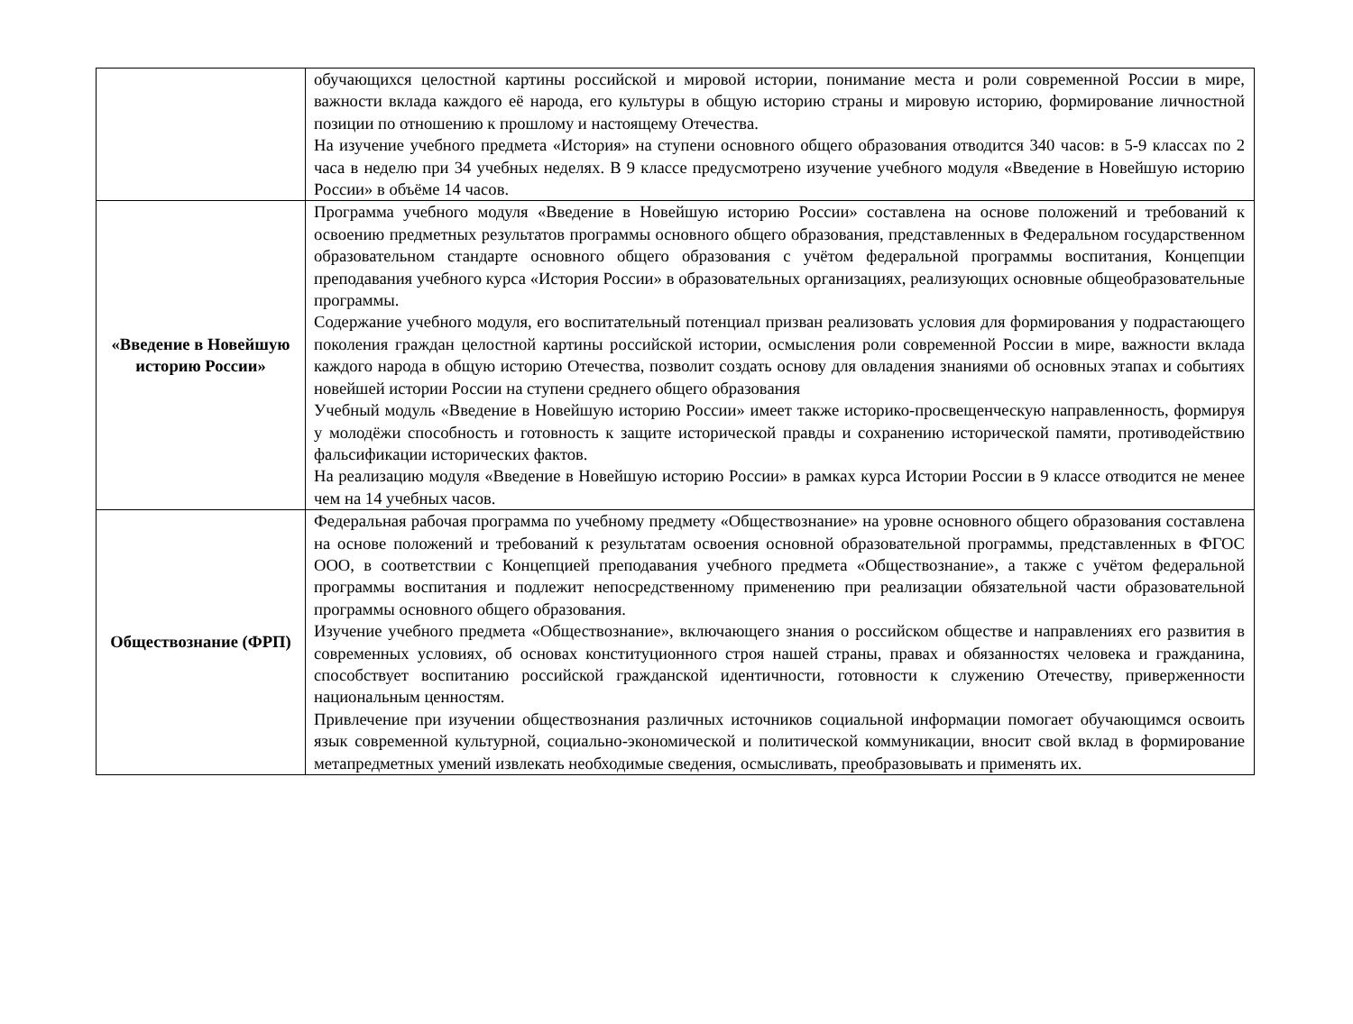| | обучающихся целостной картины российской и мировой истории, понимание места и роли современной России в мире, важности вклада каждого её народа, его культуры в общую историю страны и мировую историю, формирование личностной позиции по отношению к прошлому и настоящему Отечества. На изучение учебного предмета «История» на ступени основного общего образования отводится 340 часов: в 5-9 классах по 2 часа в неделю при 34 учебных неделях. В 9 классе предусмотрено изучение учебного модуля «Введение в Новейшую историю России» в объёме 14 часов. |
| «Введение в Новейшую историю России» | Программа учебного модуля «Введение в Новейшую историю России» составлена на основе положений и требований к освоению предметных результатов программы основного общего образования, представленных в Федеральном государственном образовательном стандарте основного общего образования с учётом федеральной программы воспитания, Концепции преподавания учебного курса «История России» в образовательных организациях, реализующих основные общеобразовательные программы. Содержание учебного модуля, его воспитательный потенциал призван реализовать условия для формирования у подрастающего поколения граждан целостной картины российской истории, осмысления роли современной России в мире, важности вклада каждого народа в общую историю Отечества, позволит создать основу для овладения знаниями об основных этапах и событиях новейшей истории России на ступени среднего общего образования Учебный модуль «Введение в Новейшую историю России» имеет также историко-просвещенческую направленность, формируя у молодёжи способность и готовность к защите исторической правды и сохранению исторической памяти, противодействию фальсификации исторических фактов. На реализацию модуля «Введение в Новейшую историю России» в рамках курса Истории России в 9 классе отводится не менее чем на 14 учебных часов. |
| Обществознание (ФРП) | Федеральная рабочая программа по учебному предмету «Обществознание» на уровне основного общего образования составлена на основе положений и требований к результатам освоения основной образовательной программы, представленных в ФГОС ООО, в соответствии с Концепцией преподавания учебного предмета «Обществознание», а также с учётом федеральной программы воспитания и подлежит непосредственному применению при реализации обязательной части образовательной программы основного общего образования. Изучение учебного предмета «Обществознание», включающего знания о российском обществе и направлениях его развития в современных условиях, об основах конституционного строя нашей страны, правах и обязанностях человека и гражданина, способствует воспитанию российской гражданской идентичности, готовности к служению Отечеству, приверженности национальным ценностям. Привлечение при изучении обществознания различных источников социальной информации помогает обучающимся освоить язык современной культурной, социально-экономической и политической коммуникации, вносит свой вклад в формирование метапредметных умений извлекать необходимые сведения, осмысливать, преобразовывать и применять их. |